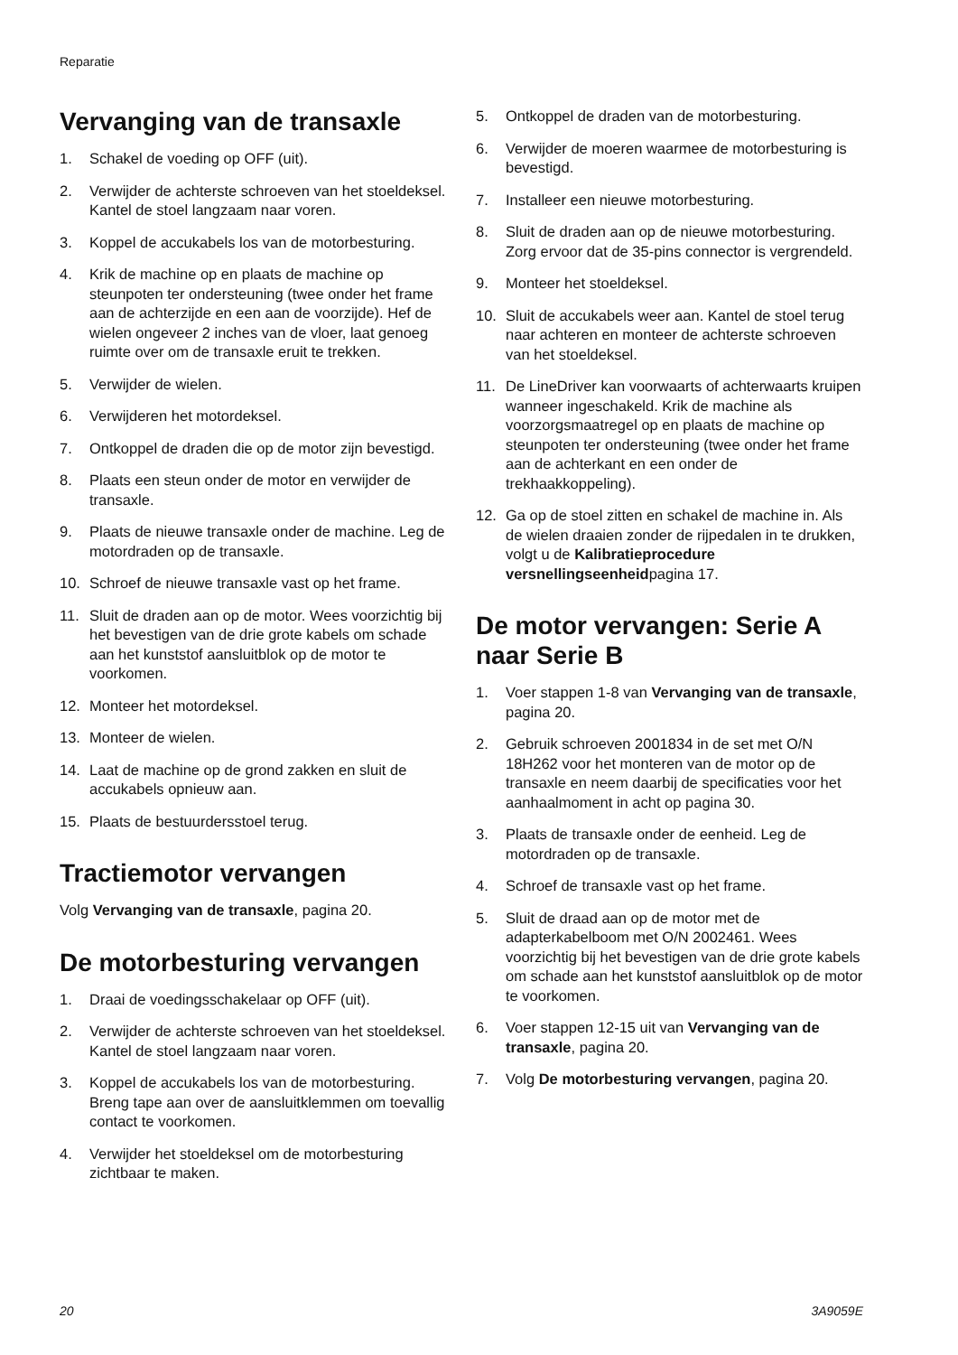Reparatie
Vervanging van de transaxle
1. Schakel de voeding op OFF (uit).
2. Verwijder de achterste schroeven van het stoeldeksel. Kantel de stoel langzaam naar voren.
3. Koppel de accukabels los van de motorbesturing.
4. Krik de machine op en plaats de machine op steunpoten ter ondersteuning (twee onder het frame aan de achterzijde en een aan de voorzijde). Hef de wielen ongeveer 2 inches van de vloer, laat genoeg ruimte over om de transaxle eruit te trekken.
5. Verwijder de wielen.
6. Verwijderen het motordeksel.
7. Ontkoppel de draden die op de motor zijn bevestigd.
8. Plaats een steun onder de motor en verwijder de transaxle.
9. Plaats de nieuwe transaxle onder de machine. Leg de motordraden op de transaxle.
10. Schroef de nieuwe transaxle vast op het frame.
11. Sluit de draden aan op de motor. Wees voorzichtig bij het bevestigen van de drie grote kabels om schade aan het kunststof aansluitblok op de motor te voorkomen.
12. Monteer het motordeksel.
13. Monteer de wielen.
14. Laat de machine op de grond zakken en sluit de accukabels opnieuw aan.
15. Plaats de bestuurdersstoel terug.
Tractiemotor vervangen
Volg Vervanging van de transaxle, pagina 20.
De motorbesturing vervangen
1. Draai de voedingsschakelaar op OFF (uit).
2. Verwijder de achterste schroeven van het stoeldeksel. Kantel de stoel langzaam naar voren.
3. Koppel de accukabels los van de motorbesturing. Breng tape aan over de aansluitklemmen om toevallig contact te voorkomen.
4. Verwijder het stoeldeksel om de motorbesturing zichtbaar te maken.
5. Ontkoppel de draden van de motorbesturing.
6. Verwijder de moeren waarmee de motorbesturing is bevestigd.
7. Installeer een nieuwe motorbesturing.
8. Sluit de draden aan op de nieuwe motorbesturing. Zorg ervoor dat de 35-pins connector is vergrendeld.
9. Monteer het stoeldeksel.
10. Sluit de accukabels weer aan. Kantel de stoel terug naar achteren en monteer de achterste schroeven van het stoeldeksel.
11. De LineDriver kan voorwaarts of achterwaarts kruipen wanneer ingeschakeld. Krik de machine als voorzorgsmaatregel op en plaats de machine op steunpoten ter ondersteuning (twee onder het frame aan de achterkant en een onder de trekhaakkoppeling).
12. Ga op de stoel zitten en schakel de machine in. Als de wielen draaien zonder de rijpedalen in te drukken, volgt u de Kalibratieprocedure versnellingseenheidpagina 17.
De motor vervangen: Serie A naar Serie B
1. Voer stappen 1-8 van Vervanging van de transaxle, pagina 20.
2. Gebruik schroeven 2001834 in de set met O/N 18H262 voor het monteren van de motor op de transaxle en neem daarbij de specificaties voor het aanhaalmoment in acht op pagina 30.
3. Plaats de transaxle onder de eenheid. Leg de motordraden op de transaxle.
4. Schroef de transaxle vast op het frame.
5. Sluit de draad aan op de motor met de adapterkabelboom met O/N 2002461. Wees voorzichtig bij het bevestigen van de drie grote kabels om schade aan het kunststof aansluitblok op de motor te voorkomen.
6. Voer stappen 12-15 uit van Vervanging van de transaxle, pagina 20.
7. Volg De motorbesturing vervangen, pagina 20.
20 3A9059E